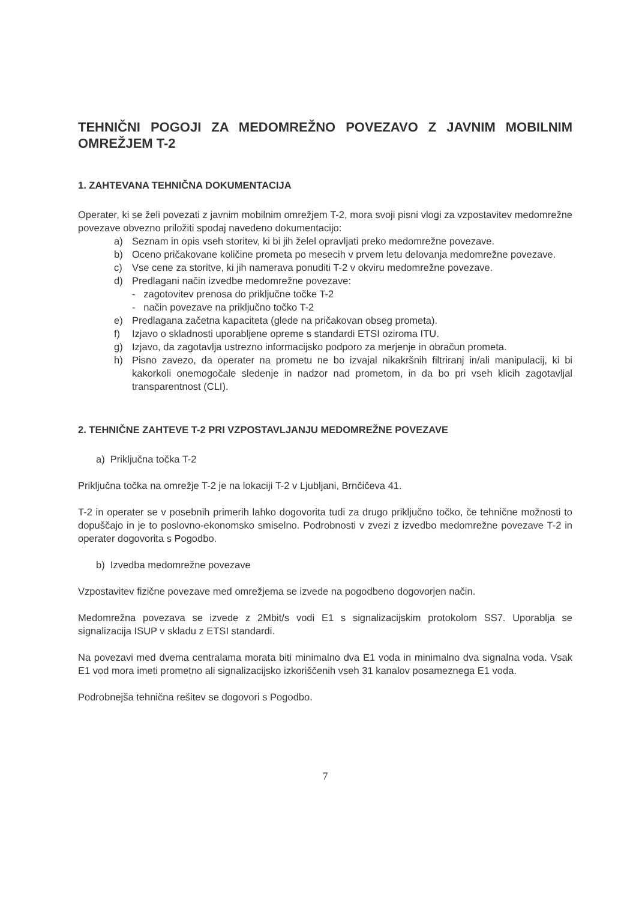TEHNIČNI POGOJI ZA MEDOMREŽNO POVEZAVO Z JAVNIM MOBILNIM OMREŽJEM T-2
1. ZAHTEVANA TEHNIČNA DOKUMENTACIJA
Operater, ki se želi povezati z javnim mobilnim omrežjem T-2, mora svoji pisni vlogi za vzpostavitev medomrežne povezave obvezno priložiti spodaj navedeno dokumentacijo:
a) Seznam in opis vseh storitev, ki bi jih želel opravljati preko medomrežne povezave.
b) Oceno pričakovane količine prometa po mesecih v prvem letu delovanja medomrežne povezave.
c) Vse cene za storitve, ki jih namerava ponuditi T-2 v okviru medomrežne povezave.
d) Predlagani način izvedbe medomrežne povezave:
- zagotovitev prenosa do priključne točke T-2
- način povezave na priključno točko T-2
e) Predlagana začetna kapaciteta (glede na pričakovan obseg prometa).
f) Izjavo o skladnosti uporabljene opreme s standardi ETSI oziroma ITU.
g) Izjavo, da zagotavlja ustrezno informacijsko podporo za merjenje in obračun prometa.
h) Pisno zavezo, da operater na prometu ne bo izvajal nikakršnih filtriranj in/ali manipulacij, ki bi kakorkoli onemogočale sledenje in nadzor nad prometom, in da bo pri vseh klicih zagotavljal transparentnost (CLI).
2. TEHNIČNE ZAHTEVE T-2 PRI VZPOSTAVLJANJU MEDOMREŽNE POVEZAVE
a) Priključna točka T-2
Priključna točka na omrežje T-2 je na lokaciji T-2 v Ljubljani, Brnčičeva 41.
T-2 in operater se v posebnih primerih lahko dogovorita tudi za drugo priključno točko, če tehnične možnosti to dopuščajo in je to poslovno-ekonomsko smiselno. Podrobnosti v zvezi z izvedbo medomrežne povezave T-2 in operater dogovorita s Pogodbo.
b) Izvedba medomrežne povezave
Vzpostavitev fizične povezave med omrežjema se izvede na pogodbeno dogovorjen način.
Medomrežna povezava se izvede z 2Mbit/s vodi E1 s signalizacijskim protokolom SS7. Uporablja se signalizacija ISUP v skladu z ETSI standardi.
Na povezavi med dvema centralama morata biti minimalno dva E1 voda in minimalno dva signalna voda. Vsak E1 vod mora imeti prometno ali signalizacijsko izkoriščenih vseh 31 kanalov posameznega E1 voda.
Podrobnejša tehnična rešitev se dogovori s Pogodbo.
7